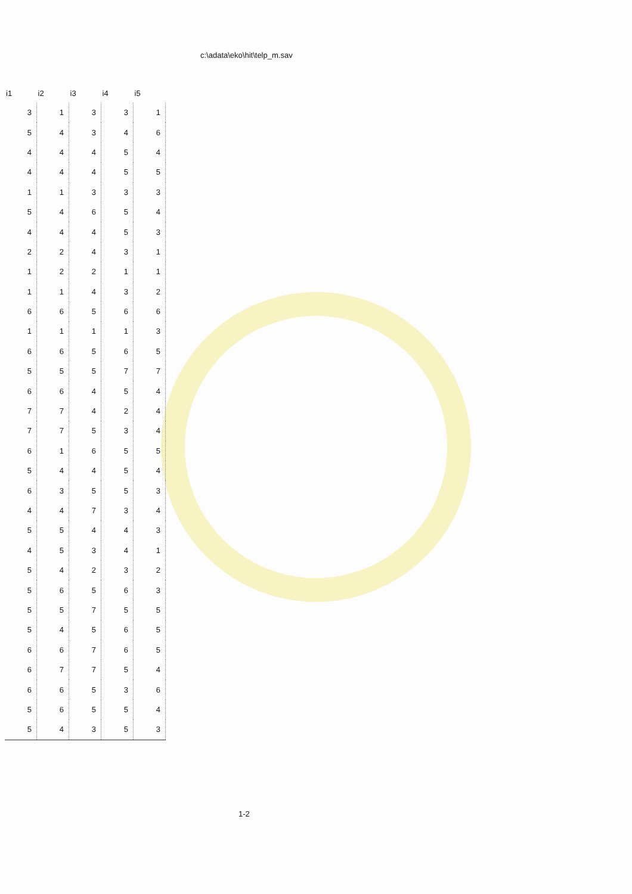c:\adata\eko\hit\telp_m.sav
| i1 | i2 | i3 | i4 | i5 |
| --- | --- | --- | --- | --- |
| 3 | 1 | 3 | 3 | 1 |
| 5 | 4 | 3 | 4 | 6 |
| 4 | 4 | 4 | 5 | 4 |
| 4 | 4 | 4 | 5 | 5 |
| 1 | 1 | 3 | 3 | 3 |
| 5 | 4 | 6 | 5 | 4 |
| 4 | 4 | 4 | 5 | 3 |
| 2 | 2 | 4 | 3 | 1 |
| 1 | 2 | 2 | 1 | 1 |
| 1 | 1 | 4 | 3 | 2 |
| 6 | 6 | 5 | 6 | 6 |
| 1 | 1 | 1 | 1 | 3 |
| 6 | 6 | 5 | 6 | 5 |
| 5 | 5 | 5 | 7 | 7 |
| 6 | 6 | 4 | 5 | 4 |
| 7 | 7 | 4 | 2 | 4 |
| 7 | 7 | 5 | 3 | 4 |
| 6 | 1 | 6 | 5 | 5 |
| 5 | 4 | 4 | 5 | 4 |
| 6 | 3 | 5 | 5 | 3 |
| 4 | 4 | 7 | 3 | 4 |
| 5 | 5 | 4 | 4 | 3 |
| 4 | 5 | 3 | 4 | 1 |
| 5 | 4 | 2 | 3 | 2 |
| 5 | 6 | 5 | 6 | 3 |
| 5 | 5 | 7 | 5 | 5 |
| 5 | 4 | 5 | 6 | 5 |
| 6 | 6 | 7 | 6 | 5 |
| 6 | 7 | 7 | 5 | 4 |
| 6 | 6 | 5 | 3 | 6 |
| 5 | 6 | 5 | 5 | 4 |
| 5 | 4 | 3 | 5 | 3 |
1-2